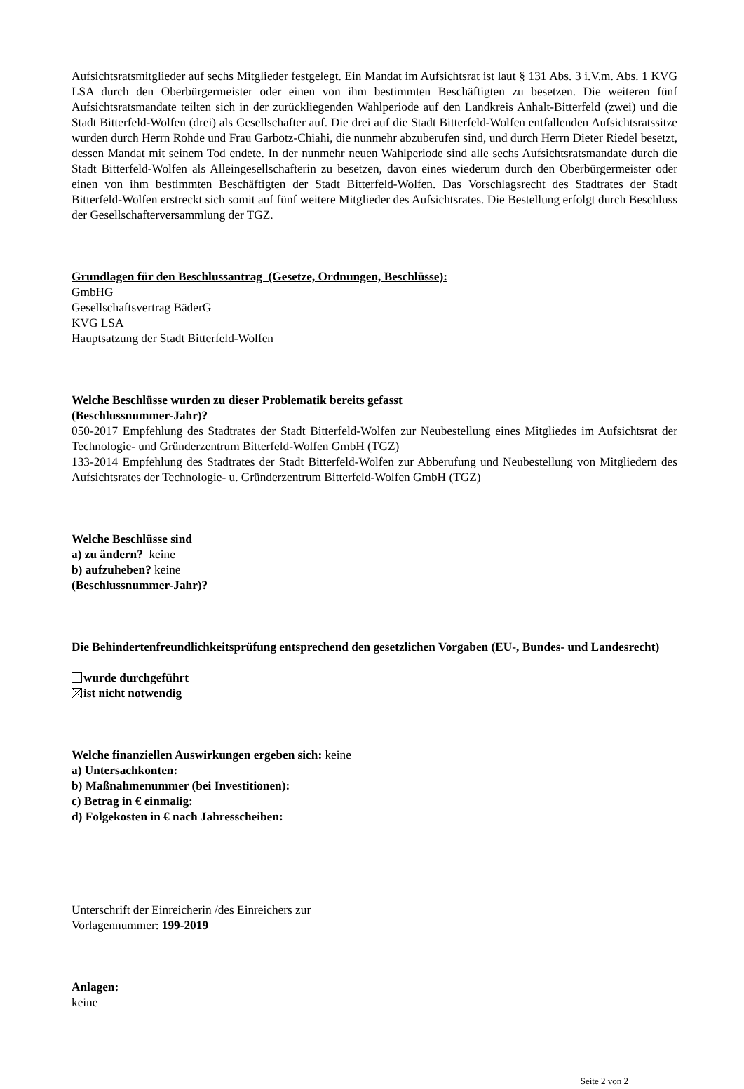Aufsichtsratsmitglieder auf sechs Mitglieder festgelegt. Ein Mandat im Aufsichtsrat ist laut § 131 Abs. 3 i.V.m. Abs. 1 KVG LSA durch den Oberbürgermeister oder einen von ihm bestimmten Beschäftigten zu besetzen. Die weiteren fünf Aufsichtsratsmandate teilten sich in der zurückliegenden Wahlperiode auf den Landkreis Anhalt-Bitterfeld (zwei) und die Stadt Bitterfeld-Wolfen (drei) als Gesellschafter auf. Die drei auf die Stadt Bitterfeld-Wolfen entfallenden Aufsichtsratssitze wurden durch Herrn Rohde und Frau Garbotz-Chiahi, die nunmehr abzuberufen sind, und durch Herrn Dieter Riedel besetzt, dessen Mandat mit seinem Tod endete. In der nunmehr neuen Wahlperiode sind alle sechs Aufsichtsratsmandate durch die Stadt Bitterfeld-Wolfen als Alleingesellschafterin zu besetzen, davon eines wiederum durch den Oberbürgermeister oder einen von ihm bestimmten Beschäftigten der Stadt Bitterfeld-Wolfen. Das Vorschlagsrecht des Stadtrates der Stadt Bitterfeld-Wolfen erstreckt sich somit auf fünf weitere Mitglieder des Aufsichtsrates. Die Bestellung erfolgt durch Beschluss der Gesellschafterversammlung der TGZ.
Grundlagen für den Beschlussantrag (Gesetze, Ordnungen, Beschlüsse):
GmbHG
Gesellschaftsvertrag BäderG
KVG LSA
Hauptsatzung der Stadt Bitterfeld-Wolfen
Welche Beschlüsse wurden zu dieser Problematik bereits gefasst
(Beschlussnummer-Jahr)?
050-2017 Empfehlung des Stadtrates der Stadt Bitterfeld-Wolfen zur Neubestellung eines Mitgliedes im Aufsichtsrat der Technologie- und Gründerzentrum Bitterfeld-Wolfen GmbH (TGZ)
133-2014 Empfehlung des Stadtrates der Stadt Bitterfeld-Wolfen zur Abberufung und Neubestellung von Mitgliedern des Aufsichtsrates der Technologie- u. Gründerzentrum Bitterfeld-Wolfen GmbH (TGZ)
Welche Beschlüsse sind
a) zu ändern? keine
b) aufzuheben? keine
(Beschlussnummer-Jahr)?
Die Behindertenfreundlichkeitsprüfung entsprechend den gesetzlichen Vorgaben (EU-, Bundes- und Landesrecht)
wurde durchgeführt
ist nicht notwendig
Welche finanziellen Auswirkungen ergeben sich: keine
a) Untersachkonten:
b) Maßnahmenummer (bei Investitionen):
c) Betrag in € einmalig:
d) Folgekosten in € nach Jahresscheiben:
Unterschrift der Einreicherin /des Einreichers zur
Vorlagennummer: 199-2019
Anlagen:
keine
Seite 2 von 2